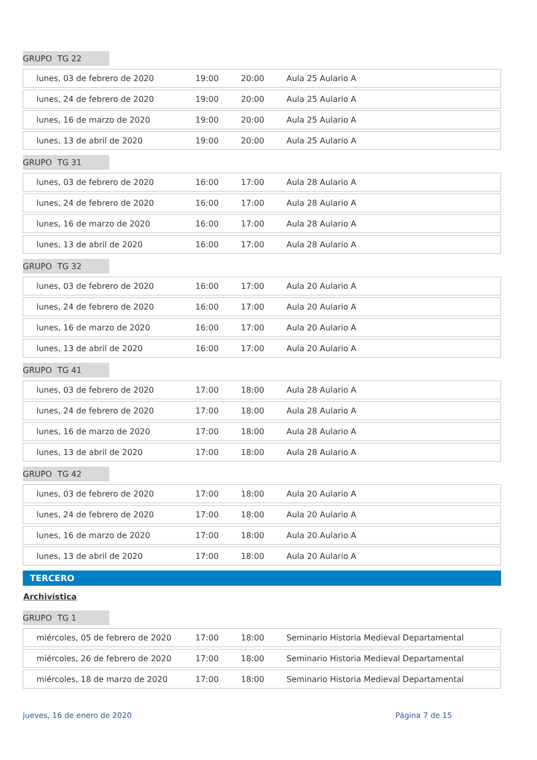GRUPO TG 22
| lunes, 03 de febrero de 2020 | 19:00 | 20:00 | Aula 25 Aulario A |
| lunes, 24 de febrero de 2020 | 19:00 | 20:00 | Aula 25 Aulario A |
| lunes, 16 de marzo de 2020 | 19:00 | 20:00 | Aula 25 Aulario A |
| lunes, 13 de abril de 2020 | 19:00 | 20:00 | Aula 25 Aulario A |
GRUPO TG 31
| lunes, 03 de febrero de 2020 | 16:00 | 17:00 | Aula 28 Aulario A |
| lunes, 24 de febrero de 2020 | 16:00 | 17:00 | Aula 28 Aulario A |
| lunes, 16 de marzo de 2020 | 16:00 | 17:00 | Aula 28 Aulario A |
| lunes, 13 de abril de 2020 | 16:00 | 17:00 | Aula 28 Aulario A |
GRUPO TG 32
| lunes, 03 de febrero de 2020 | 16:00 | 17:00 | Aula 20 Aulario A |
| lunes, 24 de febrero de 2020 | 16:00 | 17:00 | Aula 20 Aulario A |
| lunes, 16 de marzo de 2020 | 16:00 | 17:00 | Aula 20 Aulario A |
| lunes, 13 de abril de 2020 | 16:00 | 17:00 | Aula 20 Aulario A |
GRUPO TG 41
| lunes, 03 de febrero de 2020 | 17:00 | 18:00 | Aula 28 Aulario A |
| lunes, 24 de febrero de 2020 | 17:00 | 18:00 | Aula 28 Aulario A |
| lunes, 16 de marzo de 2020 | 17:00 | 18:00 | Aula 28 Aulario A |
| lunes, 13 de abril de 2020 | 17:00 | 18:00 | Aula 28 Aulario A |
GRUPO TG 42
| lunes, 03 de febrero de 2020 | 17:00 | 18:00 | Aula 20 Aulario A |
| lunes, 24 de febrero de 2020 | 17:00 | 18:00 | Aula 20 Aulario A |
| lunes, 16 de marzo de 2020 | 17:00 | 18:00 | Aula 20 Aulario A |
| lunes, 13 de abril de 2020 | 17:00 | 18:00 | Aula 20 Aulario A |
TERCERO
Archivística
GRUPO TG 1
| miércoles, 05 de febrero de 2020 | 17:00 | 18:00 | Seminario Historia Medieval Departamental |
| miércoles, 26 de febrero de 2020 | 17:00 | 18:00 | Seminario Historia Medieval Departamental |
| miércoles, 18 de marzo de 2020 | 17:00 | 18:00 | Seminario Historia Medieval Departamental |
jueves, 16 de enero de 2020 Página 7 de 15